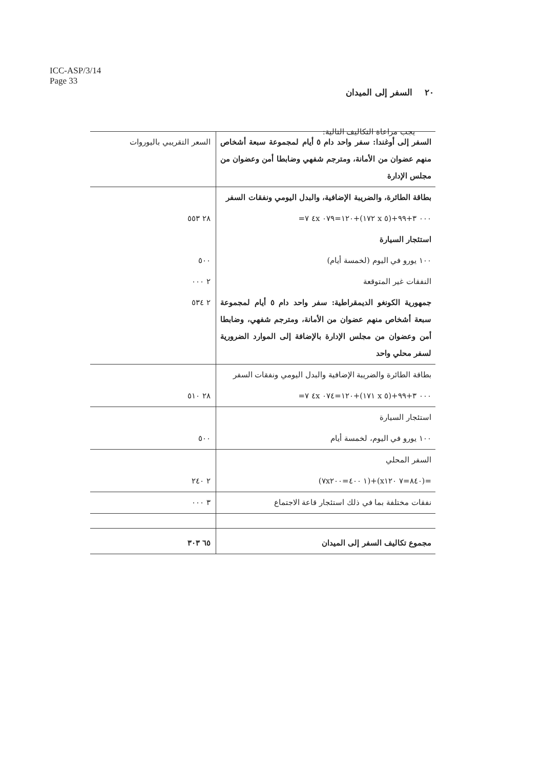ICC-ASP/3/14
Page 33
٢٠ السفر إلى الميدان
يجب مراعاة التكاليف التالية:
| السفر إلى أوغندا: سفر واحد دام ٥ أيام لمجموعة سبعة أشخاص منهم عضوان من الأمانة، ومترجم شفهي وضابطا أمن وعضوان من مجلس الإدارة | السعر التقريبي باليوروات |
| بطاقة الطائرة، والضريبة الإضافية، والبدل اليومي ونفقات السفر | |
| ٠٠٠ ٣+٩٩+(٥ x ١٧٢)+١٢٠=٠٧٩ ٤x ٧= | ٢٨ ٥٥٣ |
| استئجار السيارة | |
| ١٠٠ يورو في اليوم (لخمسة أيام) | ٥٠٠ |
| النفقات غير المتوقعة | ٢ ٠٠٠ |
| جمهورية الكونغو الديمقراطية: سفر واحد دام ٥ أيام لمجموعة سبعة أشخاص منهم عضوان من الأمانة، ومترجم شفهي، وضابطا أمن وعضوان من مجلس الإدارة بالإضافة إلى الموارد الضرورية لسفر محلي واحد | ٢ ٥٣٤ |
| بطاقة الطائرة والضريبة الإضافية والبدل اليومي ونفقات السفر | |
| ٠٠٠ ٣+٩٩+(٥ x ١٧١)+١٢٠=٠٧٤ ٤x ٧= | ٢٨ ٥١٠ |
| استئجار السيارة | |
| ١٠٠ يورو في اليوم، لخمسة أيام | ٥٠٠ |
| السفر المحلي | |
| =(٨٤٠=٧ x١٢٠)+(١ ٤٠٠=٧x٢٠٠) | ٢ ٢٤٠ |
| نفقات مختلفة بما في ذلك استئجار قاعة الاجتماع | ٣ ٠٠٠ |
| مجموع تكاليف السفر إلى الميدان | ٦٥ ٣٠٣ |